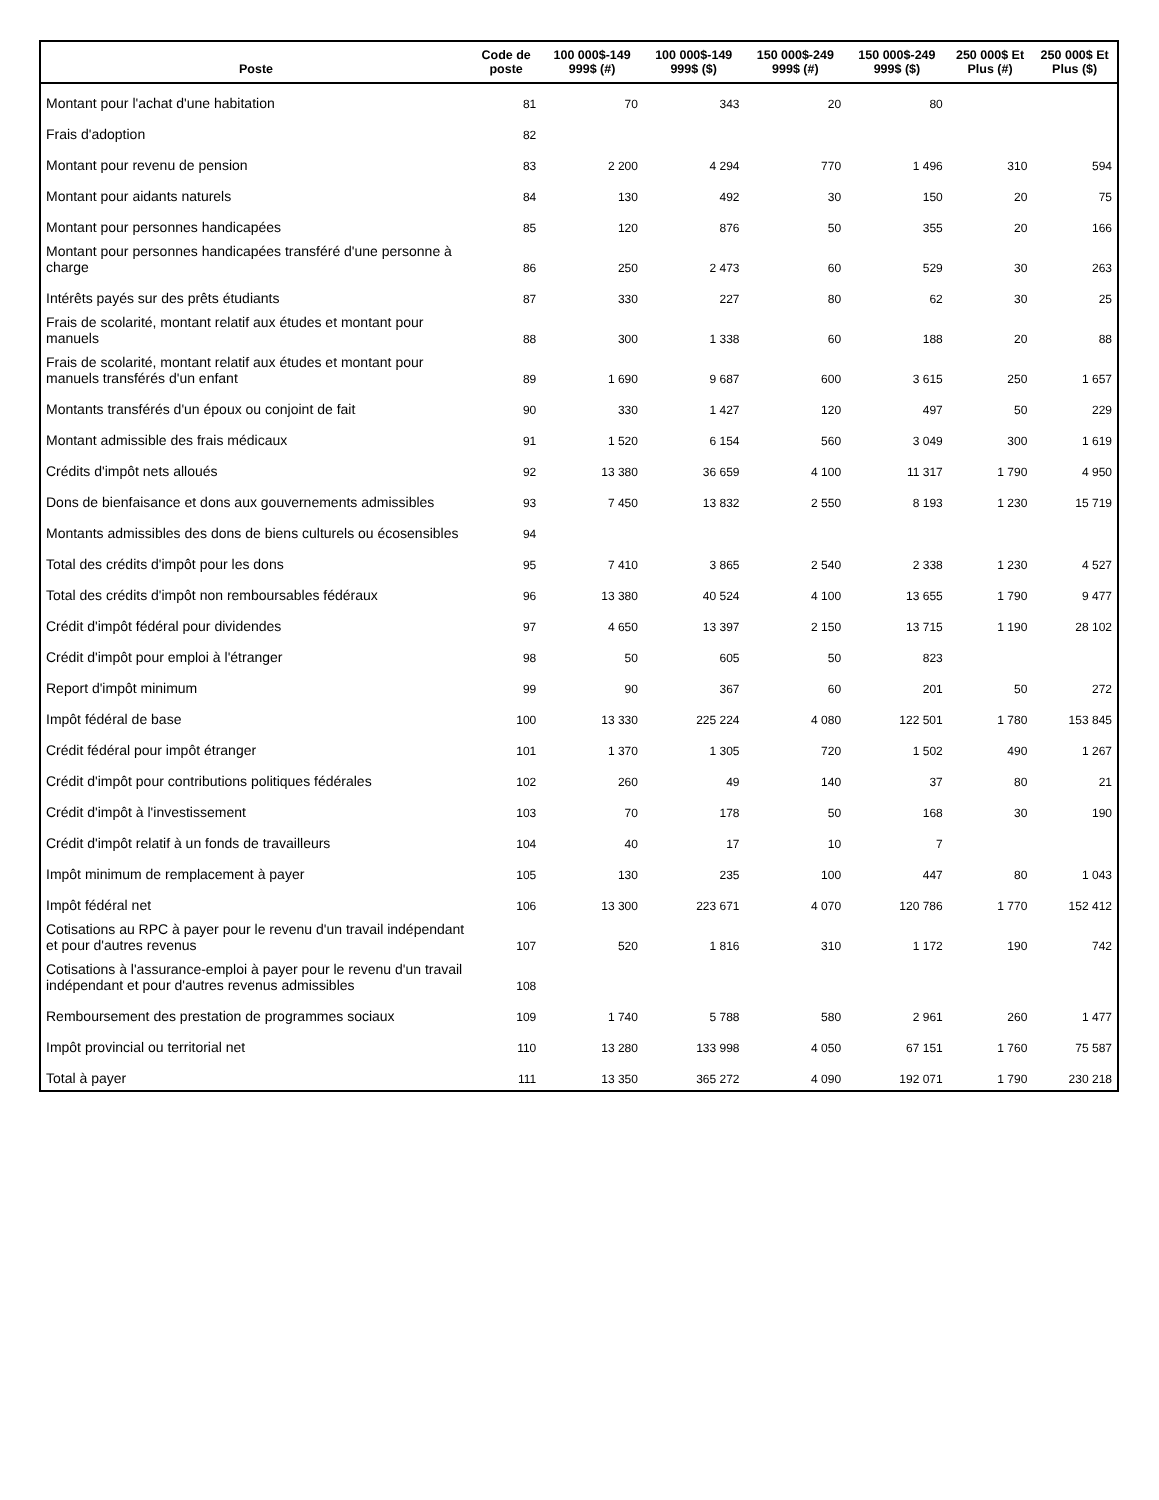| Poste | Code de poste | 100 000$-149 999$ (#) | 100 000$-149 999$ ($) | 150 000$-249 999$ (#) | 150 000$-249 999$ ($) | 250 000$ Et Plus (#) | 250 000$ Et Plus ($) |
| --- | --- | --- | --- | --- | --- | --- | --- |
| Montant pour l'achat d'une habitation | 81 | 70 | 343 | 20 | 80 | | |
| Frais d'adoption | 82 | | | | | | |
| Montant pour revenu de pension | 83 | 2 200 | 4 294 | 770 | 1 496 | 310 | 594 |
| Montant pour aidants naturels | 84 | 130 | 492 | 30 | 150 | 20 | 75 |
| Montant pour personnes handicapées | 85 | 120 | 876 | 50 | 355 | 20 | 166 |
| Montant pour personnes handicapées transféré d'une personne à charge | 86 | 250 | 2 473 | 60 | 529 | 30 | 263 |
| Intérêts payés sur des prêts étudiants | 87 | 330 | 227 | 80 | 62 | 30 | 25 |
| Frais de scolarité, montant relatif aux études et montant pour manuels | 88 | 300 | 1 338 | 60 | 188 | 20 | 88 |
| Frais de scolarité, montant relatif aux études et montant pour manuels transférés d'un enfant | 89 | 1 690 | 9 687 | 600 | 3 615 | 250 | 1 657 |
| Montants transférés d'un époux ou conjoint de fait | 90 | 330 | 1 427 | 120 | 497 | 50 | 229 |
| Montant admissible des frais médicaux | 91 | 1 520 | 6 154 | 560 | 3 049 | 300 | 1 619 |
| Crédits d'impôt nets alloués | 92 | 13 380 | 36 659 | 4 100 | 11 317 | 1 790 | 4 950 |
| Dons de bienfaisance et dons aux gouvernements admissibles | 93 | 7 450 | 13 832 | 2 550 | 8 193 | 1 230 | 15 719 |
| Montants admissibles des dons de biens culturels ou écosensibles | 94 | | | | | | |
| Total des crédits d'impôt pour les dons | 95 | 7 410 | 3 865 | 2 540 | 2 338 | 1 230 | 4 527 |
| Total des crédits d'impôt non remboursables fédéraux | 96 | 13 380 | 40 524 | 4 100 | 13 655 | 1 790 | 9 477 |
| Crédit d'impôt fédéral pour dividendes | 97 | 4 650 | 13 397 | 2 150 | 13 715 | 1 190 | 28 102 |
| Crédit d'impôt pour emploi à l'étranger | 98 | 50 | 605 | 50 | 823 | | |
| Report d'impôt minimum | 99 | 90 | 367 | 60 | 201 | 50 | 272 |
| Impôt fédéral de base | 100 | 13 330 | 225 224 | 4 080 | 122 501 | 1 780 | 153 845 |
| Crédit fédéral pour impôt étranger | 101 | 1 370 | 1 305 | 720 | 1 502 | 490 | 1 267 |
| Crédit d'impôt pour contributions politiques fédérales | 102 | 260 | 49 | 140 | 37 | 80 | 21 |
| Crédit d'impôt à l'investissement | 103 | 70 | 178 | 50 | 168 | 30 | 190 |
| Crédit d'impôt relatif à un fonds de travailleurs | 104 | 40 | 17 | 10 | 7 | | |
| Impôt minimum de remplacement à payer | 105 | 130 | 235 | 100 | 447 | 80 | 1 043 |
| Impôt fédéral net | 106 | 13 300 | 223 671 | 4 070 | 120 786 | 1 770 | 152 412 |
| Cotisations au RPC à payer pour le revenu d'un travail indépendant et pour d'autres revenus | 107 | 520 | 1 816 | 310 | 1 172 | 190 | 742 |
| Cotisations à l'assurance-emploi à payer pour le revenu d'un travail indépendant et pour d'autres revenus admissibles | 108 | | | | | | |
| Remboursement des prestation de programmes sociaux | 109 | 1 740 | 5 788 | 580 | 2 961 | 260 | 1 477 |
| Impôt provincial ou territorial net | 110 | 13 280 | 133 998 | 4 050 | 67 151 | 1 760 | 75 587 |
| Total à payer | 111 | 13 350 | 365 272 | 4 090 | 192 071 | 1 790 | 230 218 |